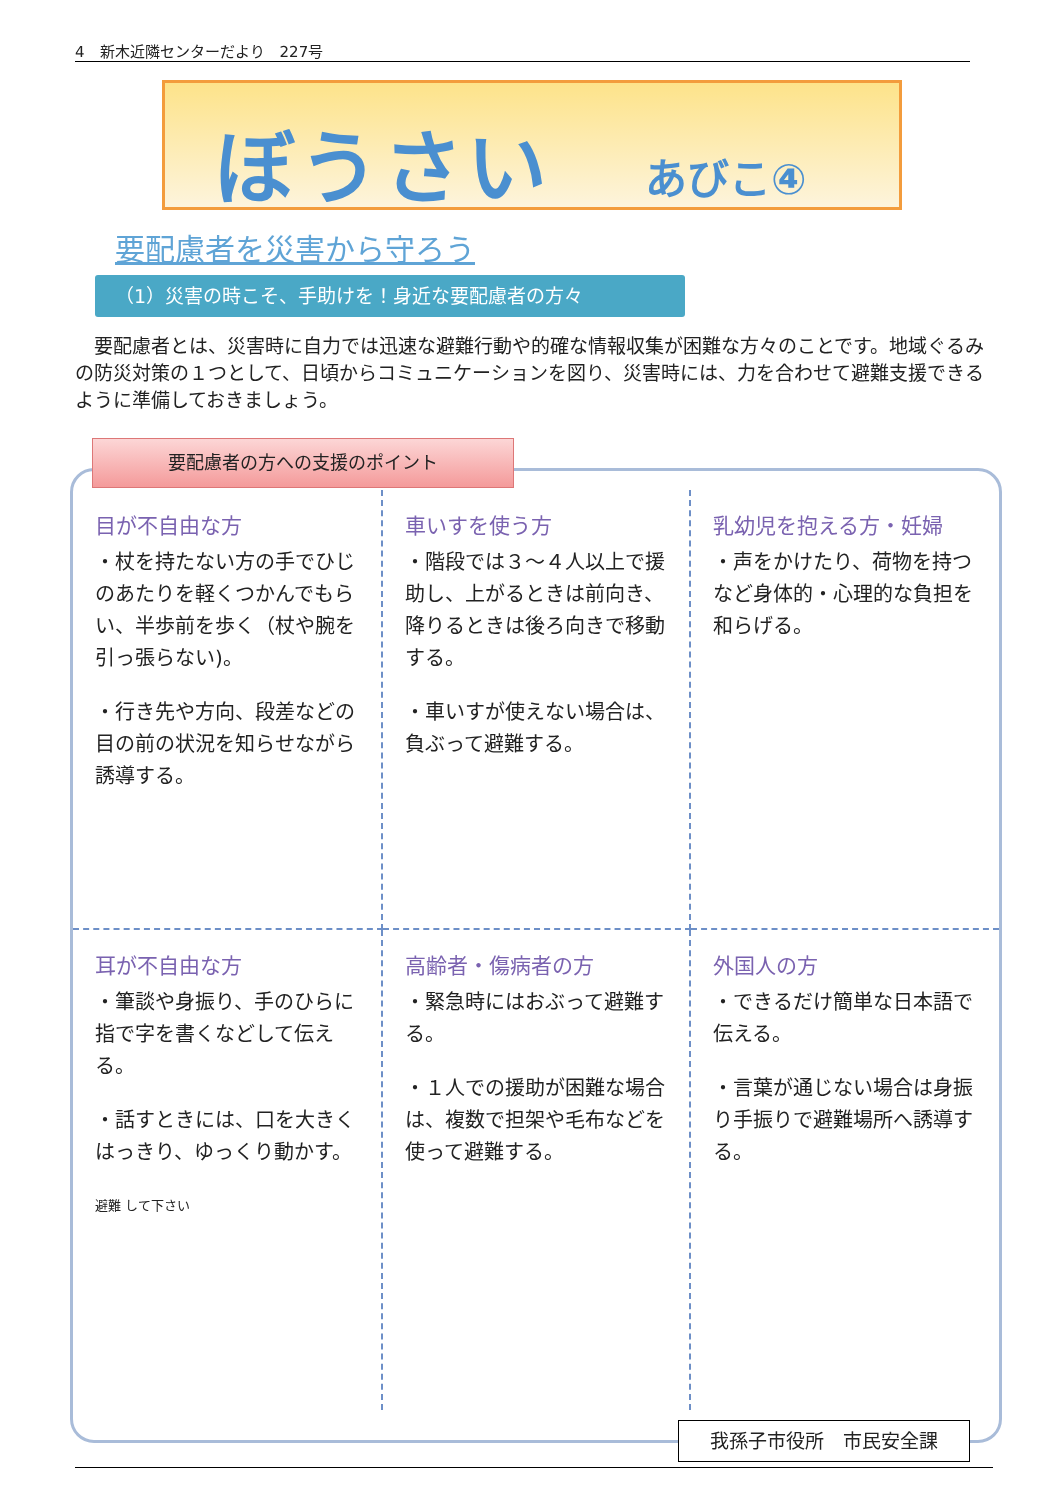4　新木近隣センターだより　227号
ぼうさい あびこ④
要配慮者を災害から守ろう
（1）災害の時こそ、手助けを！身近な要配慮者の方々
　要配慮者とは、災害時に自力では迅速な避難行動や的確な情報収集が困難な方々のことです。地域ぐるみの防災対策の１つとして、日頃からコミュニケーションを図り、災害時には、力を合わせて避難支援できるように準備しておきましょう。
要配慮者の方への支援のポイント
目が不自由な方
・杖を持たない方の手でひじのあたりを軽くつかんでもらい、半歩前を歩く（杖や腕を引っ張らない)。
・行き先や方向、段差などの目の前の状況を知らせながら誘導する。
車いすを使う方
・階段では３～４人以上で援助し、上がるときは前向き、降りるときは後ろ向きで移動する。
・車いすが使えない場合は、負ぶって避難する。
乳幼児を抱える方・妊婦
・声をかけたり、荷物を持つなど身体的・心理的な負担を和らげる。
耳が不自由な方
・筆談や身振り、手のひらに指で字を書くなどして伝える。
・話すときには、口を大きくはっきり、ゆっくり動かす。
避難 して下さい
高齢者・傷病者の方
・緊急時にはおぶって避難する。
・１人での援助が困難な場合は、複数で担架や毛布などを使って避難する。
外国人の方
・できるだけ簡単な日本語で伝える。
・言葉が通じない場合は身振り手振りで避難場所へ誘導する。
我孫子市役所　市民安全課